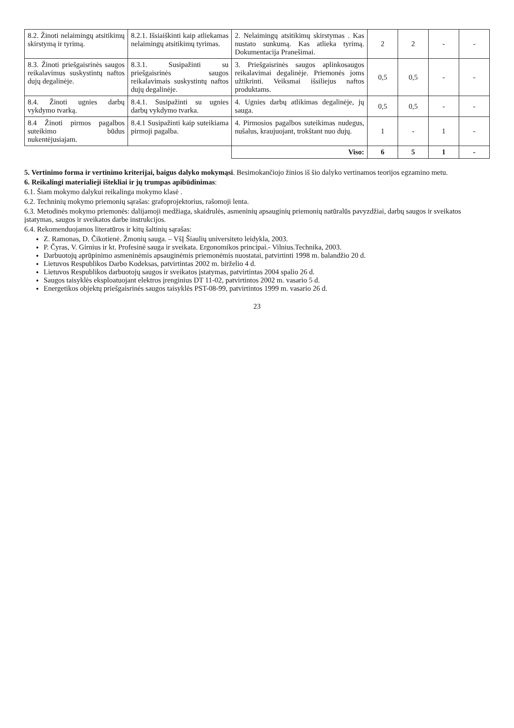| 8.2. Žinoti nelaimingų atsitikimų skirstymą ir tyrimą. | 8.2.1. Išsiaiškinti kaip atliekamas nelaimingų atsitikimų tyrimas. | 2. Nelaimingų atsitikimų skirstymas . Kas nustato sunkumą. Kas atlieka tyrimą. Dokumentacija Pranešimai. | 2 | 2 | - | - |
| 8.3. Žinoti priešgaisrinės saugos reikalavimus suskystintų naftos dujų degalinėje. | 8.3.1. Susipažinti su priešgaisrinės saugos reikalavimais suskystintų naftos dujų degalinėje. | 3. Priešgaisrinės saugos aplinkosaugos reikalavimai degalinėje. Priemonės joms užtikrinti. Veiksmai išsiliejus naftos produktams. | 0,5 | 0,5 | - | - |
| 8.4. Žinoti ugnies darbų vykdymo tvarką. | 8.4.1. Susipažinti su ugnies darbų vykdymo tvarka. | 4. Ugnies darbų atlikimas degalinėje, jų sauga. | 0,5 | 0,5 | - | - |
| 8.4 Žinoti pirmos pagalbos suteikimo būdus nukentėjusiajam. | 8.4.1 Susipažinti kaip suteikiama pirmoji pagalba. | 4. Pirmosios pagalbos suteikimas nudegus, nušalus, kraujuojant, trokštant nuo dujų. | 1 | - | 1 | - |
| | | Viso: | 6 | 5 | 1 | - |
5. Vertinimo forma ir vertinimo kriterijai, baigus dalyko mokymąsi. Besimokančiojo žinios iš šio dalyko vertinamos teorijos egzamino metu.
6. Reikalingi materialieji ištekliai ir jų trumpas apibūdinimas:
6.1. Šiam mokymo dalykui reikalinga mokymo klasė .
6.2. Techninių mokymo priemonių sąrašas: grafoprojektorius, rašomoji lenta.
6.3. Metodinės mokymo priemonės: dalijamoji medžiaga, skaidrulės, asmeninių apsauginių priemonių natūralūs pavyzdžiai, darbų saugos ir sveikatos įstatymas, saugos ir sveikatos darbe instrukcijos.
6.4. Rekomenduojamos literatūros ir kitų šaltinių sąrašas:
Z. Ramonas, D. Čikotienė. Žmonių sauga. – VšĮ Šiaulių universiteto leidykla, 2003.
P. Čyras, V. Girnius ir kt. Profesinė sauga ir sveikata. Ergonomikos principai.- Vilnius.Technika, 2003.
Darbuotojų aprūpinimo asmeninėmis apsauginėmis priemonėmis nuostatai, patvirtinti 1998 m. balandžio 20 d.
Lietuvos Respublikos Darbo Kodeksas, patvirtintas 2002 m. birželio 4 d.
Lietuvos Respublikos darbuotojų saugos ir sveikatos įstatymas, patvirtintas 2004 spalio 26 d.
Saugos taisyklės eksploatuojant elektros įrenginius DT 11-02, patvirtintos 2002 m. vasario 5 d.
Energetikos objektų priešgaisrinės saugos taisyklės PST-08-99, patvirtintos 1999 m. vasario 26 d.
23